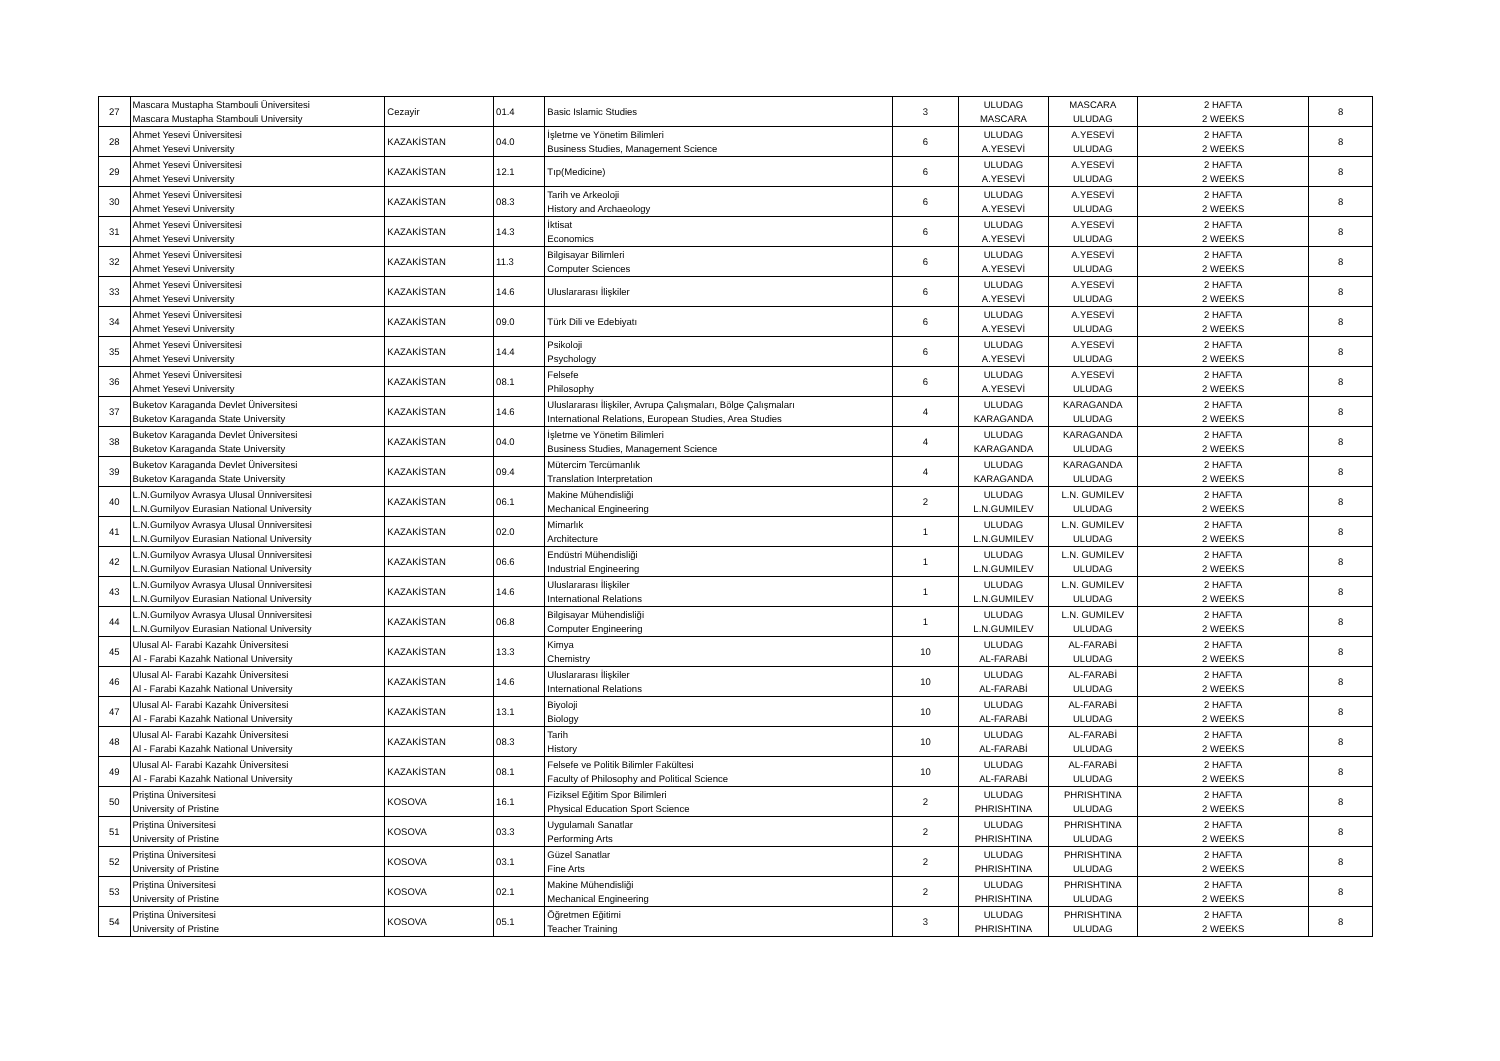| 27 | Mascara Mustapha Stambouli Üniversitesi Mascara Mustapha Stambouli University | Cezayir | 01.4 | Basic Islamic Studies | 3 | ULUDAG MASCARA | MASCARA ULUDAG | 2 HAFTA 2 WEEKS | 8 |
| 28 | Ahmet Yesevi Üniversitesi Ahmet Yesevi University | KAZAKİSTAN | 04.0 | İşletme ve Yönetim Bilimleri Business Studies, Management Science | 6 | ULUDAG A.YESEVİ | A.YESEVİ ULUDAG | 2 HAFTA 2 WEEKS | 8 |
| 29 | Ahmet Yesevi Üniversitesi Ahmet Yesevi University | KAZAKİSTAN | 12.1 | Tıp(Medicine) | 6 | ULUDAG A.YESEVİ | A.YESEVİ ULUDAG | 2 HAFTA 2 WEEKS | 8 |
| 30 | Ahmet Yesevi Üniversitesi Ahmet Yesevi University | KAZAKİSTAN | 08.3 | Tarih ve Arkeoloji History and Archaeology | 6 | ULUDAG A.YESEVİ | A.YESEVİ ULUDAG | 2 HAFTA 2 WEEKS | 8 |
| 31 | Ahmet Yesevi Üniversitesi Ahmet Yesevi University | KAZAKİSTAN | 14.3 | İktisat Economics | 6 | ULUDAG A.YESEVİ | A.YESEVİ ULUDAG | 2 HAFTA 2 WEEKS | 8 |
| 32 | Ahmet Yesevi Üniversitesi Ahmet Yesevi University | KAZAKİSTAN | 11.3 | Bilgisayar Bilimleri Computer Sciences | 6 | ULUDAG A.YESEVİ | A.YESEVİ ULUDAG | 2 HAFTA 2 WEEKS | 8 |
| 33 | Ahmet Yesevi Üniversitesi Ahmet Yesevi University | KAZAKİSTAN | 14.6 | Uluslararası İlişkiler | 6 | ULUDAG A.YESEVİ | A.YESEVİ ULUDAG | 2 HAFTA 2 WEEKS | 8 |
| 34 | Ahmet Yesevi Üniversitesi Ahmet Yesevi University | KAZAKİSTAN | 09.0 | Türk Dili ve Edebiyatı | 6 | ULUDAG A.YESEVİ | A.YESEVİ ULUDAG | 2 HAFTA 2 WEEKS | 8 |
| 35 | Ahmet Yesevi Üniversitesi Ahmet Yesevi University | KAZAKİSTAN | 14.4 | Psikoloji Psychology | 6 | ULUDAG A.YESEVİ | A.YESEVİ ULUDAG | 2 HAFTA 2 WEEKS | 8 |
| 36 | Ahmet Yesevi Üniversitesi Ahmet Yesevi University | KAZAKİSTAN | 08.1 | Felsefe Philosophy | 6 | ULUDAG A.YESEVİ | A.YESEVİ ULUDAG | 2 HAFTA 2 WEEKS | 8 |
| 37 | Buketov Karaganda Devlet Üniversitesi Buketov Karaganda State University | KAZAKİSTAN | 14.6 | Uluslararası İlişkiler, Avrupa Çalışmaları, Bölge Çalışmaları International Relations, European Studies, Area Studies | 4 | ULUDAG KARAGANDA | KARAGANDA ULUDAG | 2 HAFTA 2 WEEKS | 8 |
| 38 | Buketov Karaganda Devlet Üniversitesi Buketov Karaganda State University | KAZAKİSTAN | 04.0 | İşletme ve Yönetim Bilimleri Business Studies, Management Science | 4 | ULUDAG KARAGANDA | KARAGANDA ULUDAG | 2 HAFTA 2 WEEKS | 8 |
| 39 | Buketov Karaganda Devlet Üniversitesi Buketov Karaganda State University | KAZAKİSTAN | 09.4 | Mütercim Tercümanlık Translation Interpretation | 4 | ULUDAG KARAGANDA | KARAGANDA ULUDAG | 2 HAFTA 2 WEEKS | 8 |
| 40 | L.N.Gumilyov Avrasya Ulusal Ünniversitesi L.N.Gumilyov Eurasian National University | KAZAKİSTAN | 06.1 | Makine Mühendisliği Mechanical Engineering | 2 | ULUDAG L.N.GUMILEV | L.N. GUMILEV ULUDAG | 2 HAFTA 2 WEEKS | 8 |
| 41 | L.N.Gumilyov Avrasya Ulusal Ünniversitesi L.N.Gumilyov Eurasian National University | KAZAKİSTAN | 02.0 | Mimarlık Architecture | 1 | ULUDAG L.N.GUMILEV | L.N. GUMILEV ULUDAG | 2 HAFTA 2 WEEKS | 8 |
| 42 | L.N.Gumilyov Avrasya Ulusal Ünniversitesi L.N.Gumilyov Eurasian National University | KAZAKİSTAN | 06.6 | Endüstri Mühendisliği Industrial Engineering | 1 | ULUDAG L.N.GUMILEV | L.N. GUMILEV ULUDAG | 2 HAFTA 2 WEEKS | 8 |
| 43 | L.N.Gumilyov Avrasya Ulusal Ünniversitesi L.N.Gumilyov Eurasian National University | KAZAKİSTAN | 14.6 | Uluslararası İlişkiler International Relations | 1 | ULUDAG L.N.GUMILEV | L.N. GUMILEV ULUDAG | 2 HAFTA 2 WEEKS | 8 |
| 44 | L.N.Gumilyov Avrasya Ulusal Ünniversitesi L.N.Gumilyov Eurasian National University | KAZAKİSTAN | 06.8 | Bilgisayar Mühendisliği Computer Engineering | 1 | ULUDAG L.N.GUMILEV | L.N. GUMILEV ULUDAG | 2 HAFTA 2 WEEKS | 8 |
| 45 | Ulusal Al- Farabi Kazahk Üniversitesi Al - Farabi Kazahk National University | KAZAKİSTAN | 13.3 | Kimya Chemistry | 10 | ULUDAG AL-FARABİ | AL-FARABİ ULUDAG | 2 HAFTA 2 WEEKS | 8 |
| 46 | Ulusal Al- Farabi Kazahk Üniversitesi Al - Farabi Kazahk National University | KAZAKİSTAN | 14.6 | Uluslararası İlişkiler International Relations | 10 | ULUDAG AL-FARABİ | AL-FARABİ ULUDAG | 2 HAFTA 2 WEEKS | 8 |
| 47 | Ulusal Al- Farabi Kazahk Üniversitesi Al - Farabi Kazahk National University | KAZAKİSTAN | 13.1 | Biyoloji Biology | 10 | ULUDAG AL-FARABİ | AL-FARABİ ULUDAG | 2 HAFTA 2 WEEKS | 8 |
| 48 | Ulusal Al- Farabi Kazahk Üniversitesi Al - Farabi Kazahk National University | KAZAKİSTAN | 08.3 | Tarih History | 10 | ULUDAG AL-FARABİ | AL-FARABİ ULUDAG | 2 HAFTA 2 WEEKS | 8 |
| 49 | Ulusal Al- Farabi Kazahk Üniversitesi Al - Farabi Kazahk National University | KAZAKİSTAN | 08.1 | Felsefe ve Politik Bilimler Fakültesi Faculty of Philosophy and Political Science | 10 | ULUDAG AL-FARABİ | AL-FARABİ ULUDAG | 2 HAFTA 2 WEEKS | 8 |
| 50 | Priştina Üniversitesi University of Pristine | KOSOVA | 16.1 | Fiziksel Eğitim Spor Bilimleri Physical Education Sport Science | 2 | ULUDAG PHRISHTINA | PHRISHTINA ULUDAG | 2 HAFTA 2 WEEKS | 8 |
| 51 | Priştina Üniversitesi University of Pristine | KOSOVA | 03.3 | Uygulamalı Sanatlar Performing Arts | 2 | ULUDAG PHRISHTINA | PHRISHTINA ULUDAG | 2 HAFTA 2 WEEKS | 8 |
| 52 | Priştina Üniversitesi University of Pristine | KOSOVA | 03.1 | Güzel Sanatlar Fine Arts | 2 | ULUDAG PHRISHTINA | PHRISHTINA ULUDAG | 2 HAFTA 2 WEEKS | 8 |
| 53 | Priştina Üniversitesi University of Pristine | KOSOVA | 02.1 | Makine Mühendisliği Mechanical Engineering | 2 | ULUDAG PHRISHTINA | PHRISHTINA ULUDAG | 2 HAFTA 2 WEEKS | 8 |
| 54 | Priştina Üniversitesi University of Pristine | KOSOVA | 05.1 | Öğretmen Eğitimi Teacher Training | 3 | ULUDAG PHRISHTINA | PHRISHTINA ULUDAG | 2 HAFTA 2 WEEKS | 8 |